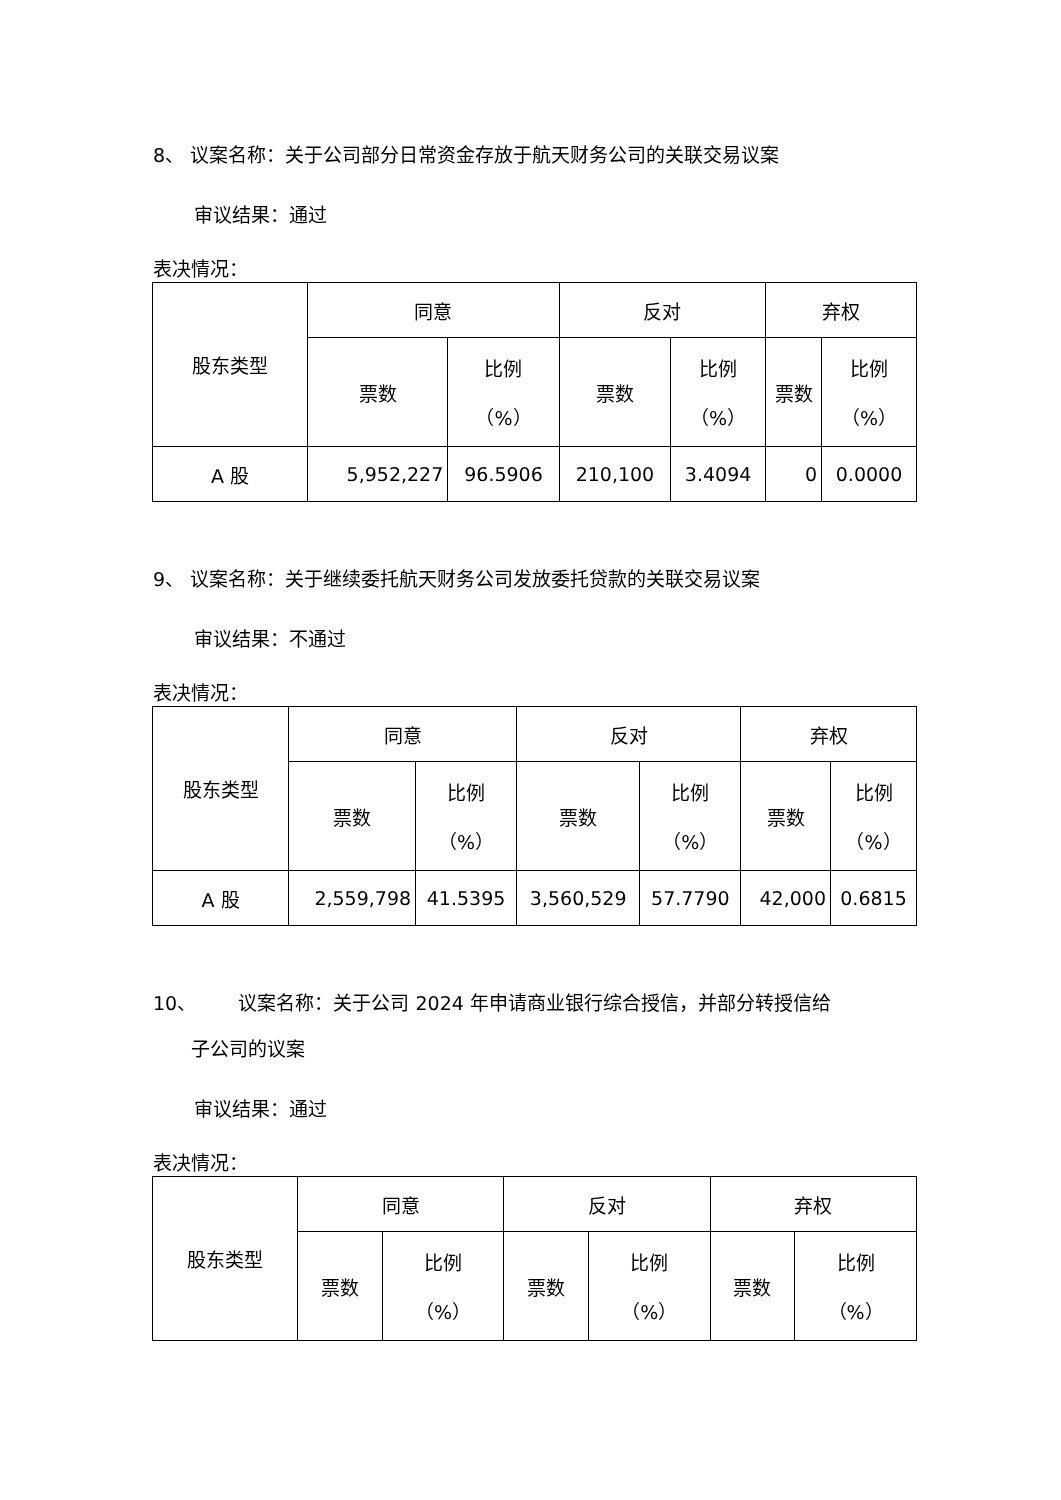8、 议案名称：关于公司部分日常资金存放于航天财务公司的关联交易议案
审议结果：通过
表决情况：
| 股东类型 | 同意 | | 反对 | | 弃权 | |
| | 票数 | 比例 （%） | 票数 | 比例 （%） | 票数 | 比例 （%） |
| A 股 | 5,952,227 | 96.5906 | 210,100 | 3.4094 | 0 | 0.0000 |
9、 议案名称：关于继续委托航天财务公司发放委托贷款的关联交易议案
审议结果：不通过
表决情况：
| 股东类型 | 同意 | | 反对 | | 弃权 | |
| | 票数 | 比例 （%） | 票数 | 比例 （%） | 票数 | 比例 （%） |
| A 股 | 2,559,798 | 41.5395 | 3,560,529 | 57.7790 | 42,000 | 0.6815 |
10、 议案名称：关于公司 2024 年申请商业银行综合授信，并部分转授信给
子公司的议案
审议结果：通过
表决情况：
| 股东类型 | 同意 | | 反对 | | 弃权 | |
| | 票数 | 比例 （%） | 票数 | 比例 （%） | 票数 | 比例 （%） |